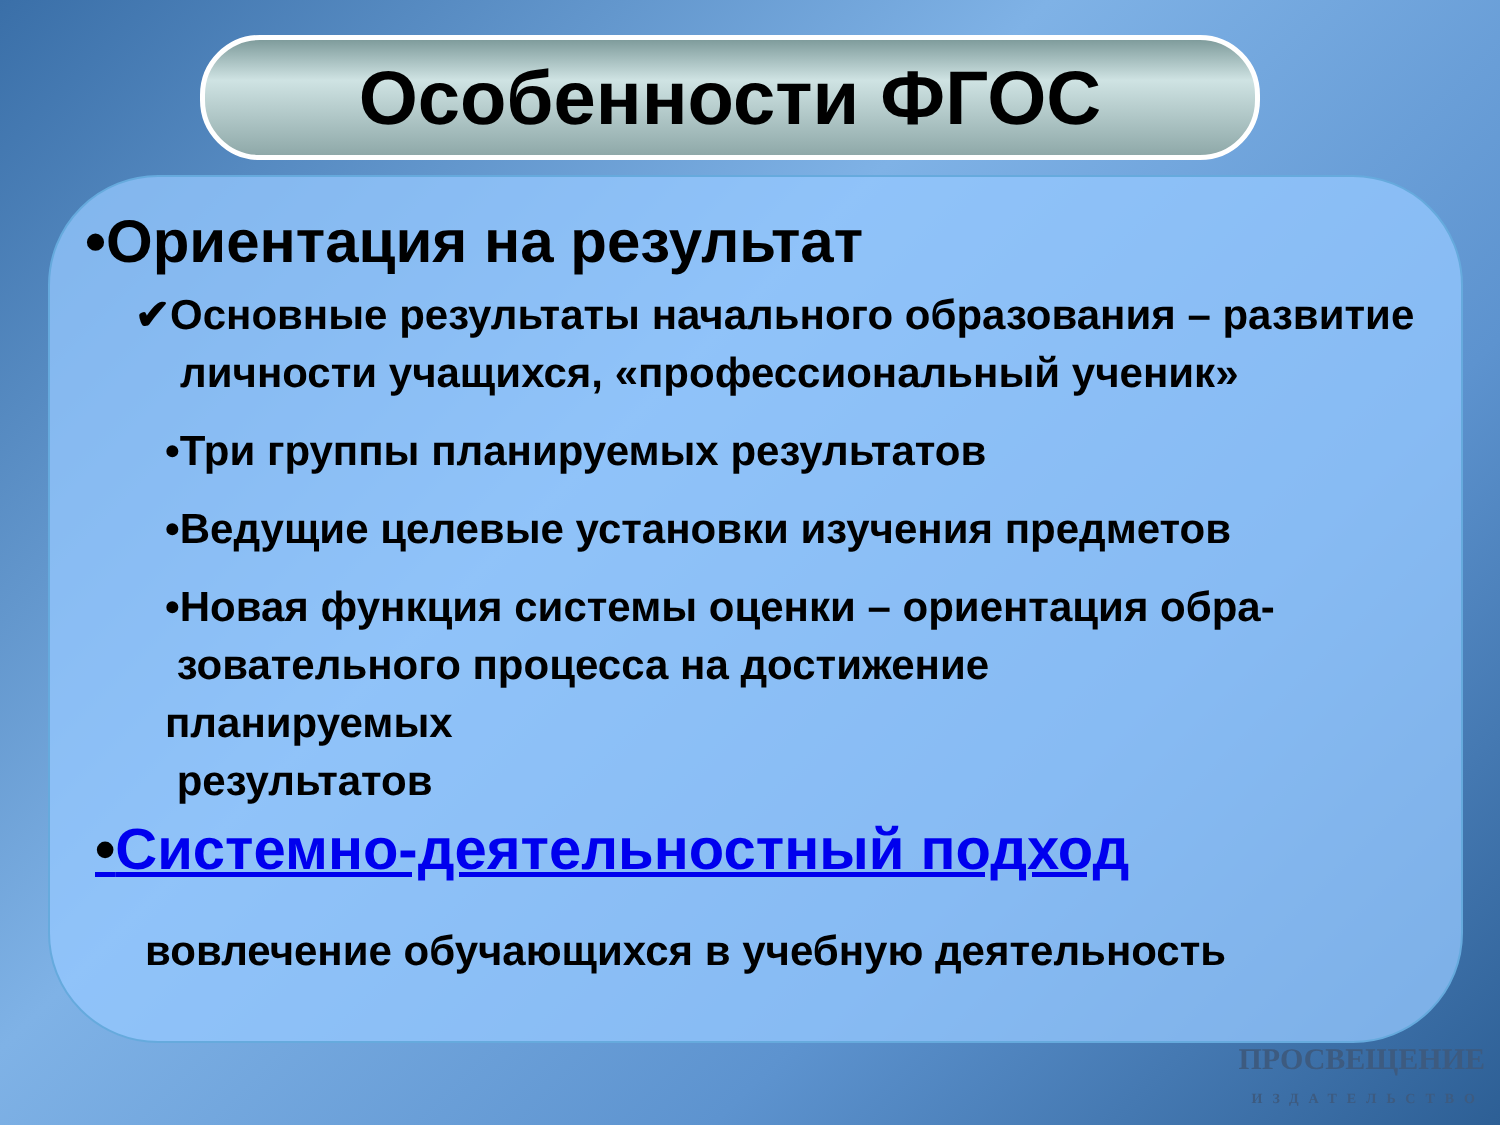Особенности ФГОС
•Ориентация на результат
✔Основные результаты начального образования – развитие личности учащихся, «профессиональный ученик»
•Три группы планируемых результатов
•Ведущие целевые установки изучения предметов
•Новая функция системы оценки – ориентация обра-
зовательного процесса на достижение
планируемых
результатов
•Системно-деятельностный подход
вовлечение обучающихся в учебную деятельность
ПРОСВЕЩЕНИЕ
ИЗДАТЕЛЬСТВО